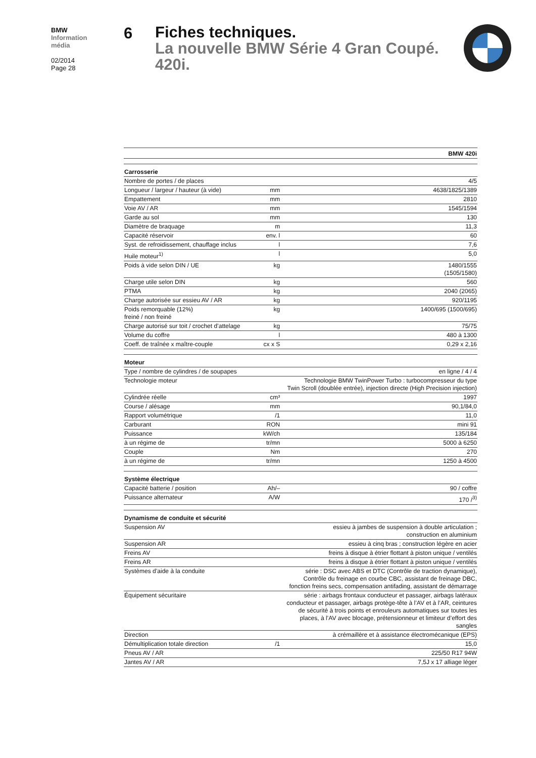BMW
Information
média
02/2014
Page 28
6
Fiches techniques.
La nouvelle BMW Série 4 Gran Coupé.
420i.
| BMW 420i | | |
| --- | --- | --- |
| Carrosserie | | |
| Nombre de portes / de places | | 4/5 |
| Longueur / largeur / hauteur (à vide) | mm | 4638/1825/1389 |
| Empattement | mm | 2810 |
| Voie AV / AR | mm | 1545/1594 |
| Garde au sol | mm | 130 |
| Diamètre de braquage | m | 11,3 |
| Capacité réservoir | env. l | 60 |
| Syst. de refroidissement, chauffage inclus | l | 7,6 |
| Huile moteur<sup>1)</sup> | l | 5,0 |
| Poids à vide selon DIN / UE | kg | 1480/1555 (1505/1580) |
| Charge utile selon DIN | kg | 560 |
| PTMA | kg | 2040 (2065) |
| Charge autorisée sur essieu AV / AR | kg | 920/1195 |
| Poids remorquable (12%) freiné / non freiné | kg | 1400/695 (1500/695) |
| Charge autorisé sur toit / crochet d’attelage | kg | 75/75 |
| Volume du coffre | l | 480 à 1300 |
| Coeff. de traînée x maître-couple | cx x S | 0,29 x 2,16 |
| Moteur | | |
| Type / nombre de cylindres / de soupapes | | en ligne / 4 / 4 |
| Technologie moteur | | Technologie BMW TwinPower Turbo : turbocompresseur du type Twin Scroll (doublée entrée), injection directe (High Precision injection) |
| Cylindrée réelle | cm³ | 1997 |
| Course / alésage | mm | 90,1/84,0 |
| Rapport volumétrique | /1 | 11,0 |
| Carburant | RON | mini 91 |
| Puissance | kW/ch | 135/184 |
| à un régime de | tr/mn | 5000 à 6250 |
| Couple | Nm | 270 |
| à un régime de | tr/mn | 1250 à 4500 |
| Système électrique | | |
| Capacité batterie / position | Ah/– | 90 / coffre |
| Puissance alternateur | A/W | 170 /<sup>3)</sup> |
| Dynamisme de conduite et sécurité | | |
| Suspension AV | | essieu à jambes de suspension à double articulation ; construction en aluminium |
| Suspension AR | | essieu à cinq bras ; construction légère en acier |
| Freins AV | | freins à disque à étrier flottant à piston unique / ventilés |
| Freins AR | | freins à disque à étrier flottant à piston unique / ventilés |
| Systèmes d’aide à la conduite | | série : DSC avec ABS et DTC (Contrôle de traction dynamique), Contrôle du freinage en courbe CBC, assistant de freinage DBC, fonction freins secs, compensation antifading, assistant de démarrage |
| Équipement sécuritaire | | série : airbags frontaux conducteur et passager, airbags latéraux conducteur et passager, airbags protège-tête à l’AV et à l’AR, ceintures de sécurité à trois points et enrouleurs automatiques sur toutes les places, à l’AV avec blocage, prétensionneur et limiteur d’effort des sangles |
| Direction | | à crémaillère et à assistance électromécanique (EPS) |
| Démultiplication totale direction | /1 | 15,0 |
| Pneus AV / AR | | 225/50 R17 94W |
| Jantes AV / AR | | 7,5J x 17 alliage léger |